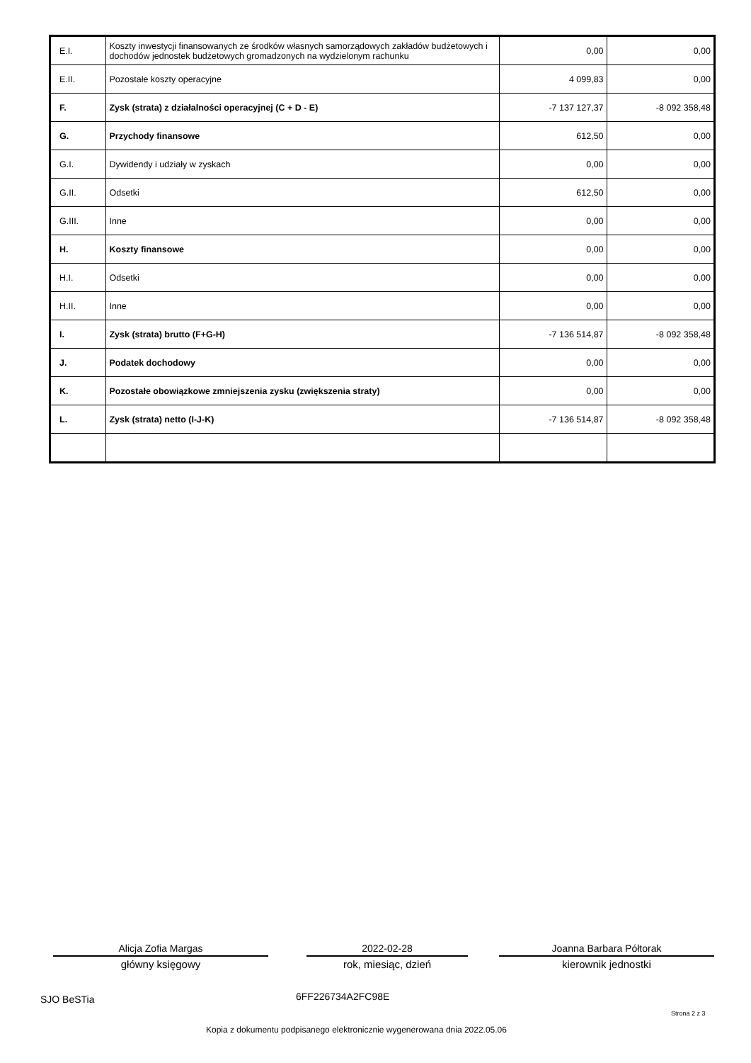| E.I. | Koszty inwestycji finansowanych ze środków własnych samorządowych zakładów budżetowych i dochodów jednostek budżetowych gromadzonych na wydzielonym rachunku | 0,00 | 0,00 |
| E.II. | Pozostałe koszty operacyjne | 4 099,83 | 0,00 |
| F. | Zysk (strata) z działalności operacyjnej (C + D - E) | -7 137 127,37 | -8 092 358,48 |
| G. | Przychody finansowe | 612,50 | 0,00 |
| G.I. | Dywidendy i udziały w zyskach | 0,00 | 0,00 |
| G.II. | Odsetki | 612,50 | 0,00 |
| G.III. | Inne | 0,00 | 0,00 |
| H. | Koszty finansowe | 0,00 | 0,00 |
| H.I. | Odsetki | 0,00 | 0,00 |
| H.II. | Inne | 0,00 | 0,00 |
| I. | Zysk (strata) brutto (F+G-H) | -7 136 514,87 | -8 092 358,48 |
| J. | Podatek dochodowy | 0,00 | 0,00 |
| K. | Pozostałe obowiązkowe zmniejszenia zysku (zwiększenia straty) | 0,00 | 0,00 |
| L. | Zysk (strata) netto (I-J-K) | -7 136 514,87 | -8 092 358,48 |
Alicja Zofia Margas
główny księgowy
2022-02-28
rok, miesiąc, dzień
Joanna Barbara Półtorak
kierownik jednostki
SJO BeSTia 6FF226734A2FC98E
Strona 2 z 3
Kopia z dokumentu podpisanego elektronicznie wygenerowana dnia 2022.05.06